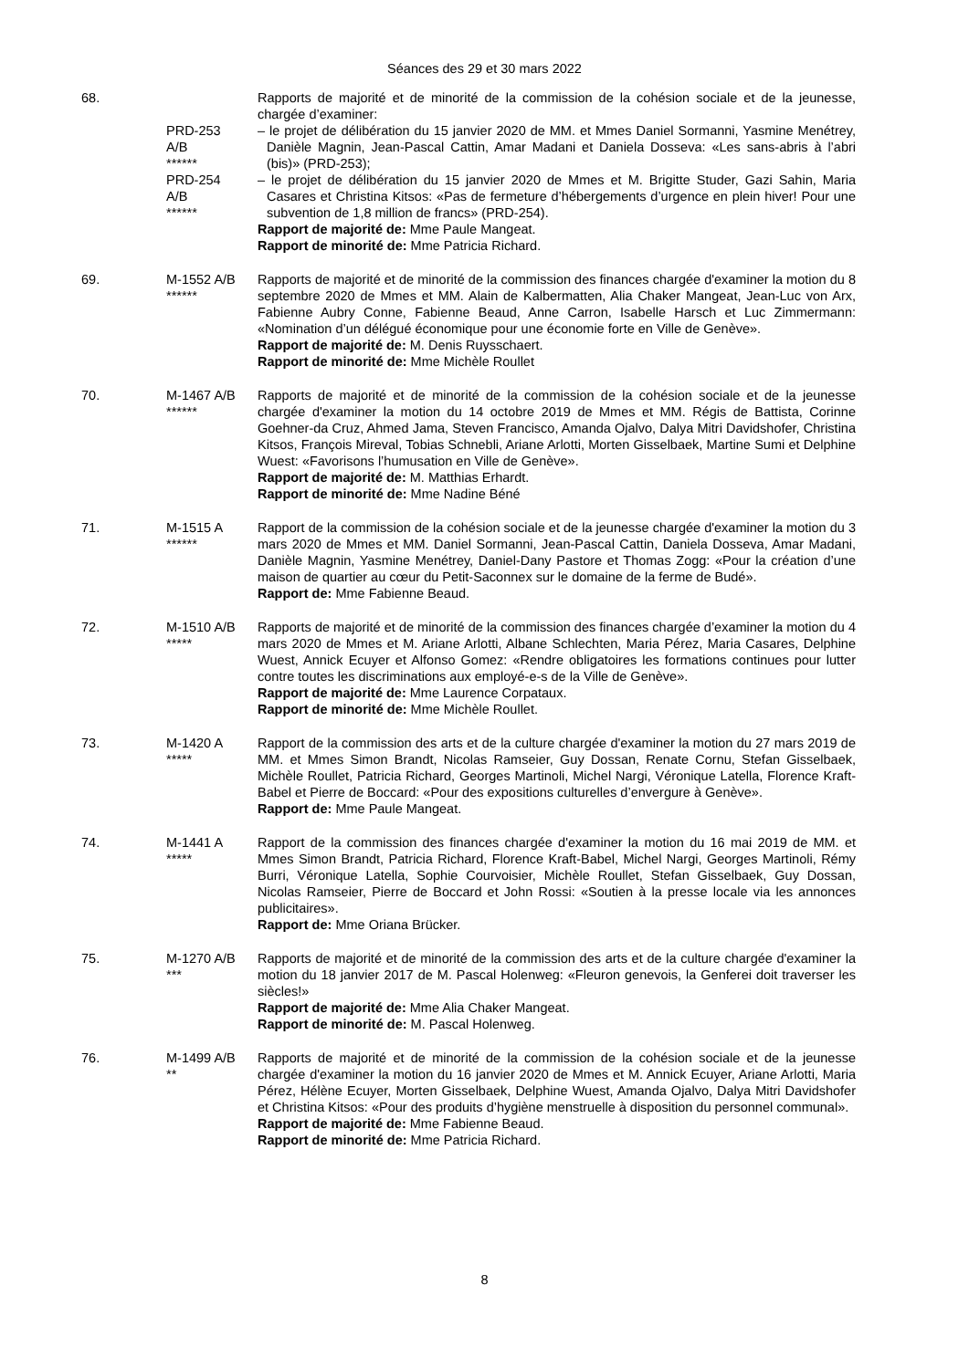Séances des 29 et 30 mars 2022
68. Rapports de majorité et de minorité de la commission de la cohésion sociale et de la jeunesse, chargée d’examiner:
PRD-253
A/B
******
– le projet de délibération du 15 janvier 2020 de MM. et Mmes Daniel Sormanni, Yasmine Menétrey, Danièle Magnin, Jean-Pascal Cattin, Amar Madani et Daniela Dosseva: «Les sans-abris à l’abri (bis)» (PRD-253);
PRD-254
A/B
******
– le projet de délibération du 15 janvier 2020 de Mmes et M. Brigitte Studer, Gazi Sahin, Maria Casares et Christina Kitsos: «Pas de fermeture d’hébergements d’urgence en plein hiver! Pour une subvention de 1,8 million de francs» (PRD-254).
Rapport de majorité de: Mme Paule Mangeat.
Rapport de minorité de: Mme Patricia Richard.
69. M-1552 A/B
******
Rapports de majorité et de minorité de la commission des finances chargée d'examiner la motion du 8 septembre 2020 de Mmes et MM. Alain de Kalbermatten, Alia Chaker Mangeat, Jean-Luc von Arx, Fabienne Aubry Conne, Fabienne Beaud, Anne Carron, Isabelle Harsch et Luc Zimmermann: «Nomination d’un délégué économique pour une économie forte en Ville de Genève».
Rapport de majorité de: M. Denis Ruysschaert.
Rapport de minorité de: Mme Michèle Roullet
70. M-1467 A/B
******
Rapports de majorité et de minorité de la commission de la cohésion sociale et de la jeunesse chargée d'examiner la motion du 14 octobre 2019 de Mmes et MM. Régis de Battista, Corinne Goehner-da Cruz, Ahmed Jama, Steven Francisco, Amanda Ojalvo, Dalya Mitri Davidshofer, Christina Kitsos, François Mireval, Tobias Schnebli, Ariane Arlotti, Morten Gisselbaek, Martine Sumi et Delphine Wuest: «Favorisons l’humusation en Ville de Genève».
Rapport de majorité de: M. Matthias Erhardt.
Rapport de minorité de: Mme Nadine Béné
71. M-1515 A
******
Rapport de la commission de la cohésion sociale et de la jeunesse chargée d'examiner la motion du 3 mars 2020 de Mmes et MM. Daniel Sormanni, Jean-Pascal Cattin, Daniela Dosseva, Amar Madani, Danièle Magnin, Yasmine Menétrey, Daniel-Dany Pastore et Thomas Zogg: «Pour la création d’une maison de quartier au cœur du Petit-Saconnex sur le domaine de la ferme de Budé».
Rapport de: Mme Fabienne Beaud.
72. M-1510 A/B
*****
Rapports de majorité et de minorité de la commission des finances chargée d’examiner la motion du 4 mars 2020 de Mmes et M. Ariane Arlotti, Albane Schlechten, Maria Pérez, Maria Casares, Delphine Wuest, Annick Ecuyer et Alfonso Gomez: «Rendre obligatoires les formations continues pour lutter contre toutes les discriminations aux employé-e-s de la Ville de Genève».
Rapport de majorité de: Mme Laurence Corpataux.
Rapport de minorité de: Mme Michèle Roullet.
73. M-1420 A
*****
Rapport de la commission des arts et de la culture chargée d'examiner la motion du 27 mars 2019 de MM. et Mmes Simon Brandt, Nicolas Ramseier, Guy Dossan, Renate Cornu, Stefan Gisselbaek, Michèle Roullet, Patricia Richard, Georges Martinoli, Michel Nargi, Véronique Latella, Florence Kraft-Babel et Pierre de Boccard: «Pour des expositions culturelles d’envergure à Genève».
Rapport de: Mme Paule Mangeat.
74. M-1441 A
*****
Rapport de la commission des finances chargée d'examiner la motion du 16 mai 2019 de MM. et Mmes Simon Brandt, Patricia Richard, Florence Kraft-Babel, Michel Nargi, Georges Martinoli, Rémy Burri, Véronique Latella, Sophie Courvoisier, Michèle Roullet, Stefan Gisselbaek, Guy Dossan, Nicolas Ramseier, Pierre de Boccard et John Rossi: «Soutien à la presse locale via les annonces publicitaires».
Rapport de: Mme Oriana Brücker.
75. M-1270 A/B
***
Rapports de majorité et de minorité de la commission des arts et de la culture chargée d'examiner la motion du 18 janvier 2017 de M. Pascal Holenweg: «Fleuron genevois, la Genferei doit traverser les siècles!»
Rapport de majorité de: Mme Alia Chaker Mangeat.
Rapport de minorité de: M. Pascal Holenweg.
76. M-1499 A/B
**
Rapports de majorité et de minorité de la commission de la cohésion sociale et de la jeunesse chargée d'examiner la motion du 16 janvier 2020 de Mmes et M. Annick Ecuyer, Ariane Arlotti, Maria Pérez, Hélène Ecuyer, Morten Gisselbaek, Delphine Wuest, Amanda Ojalvo, Dalya Mitri Davidshofer et Christina Kitsos: «Pour des produits d’hygiène menstruelle à disposition du personnel communal».
Rapport de majorité de: Mme Fabienne Beaud.
Rapport de minorité de: Mme Patricia Richard.
8